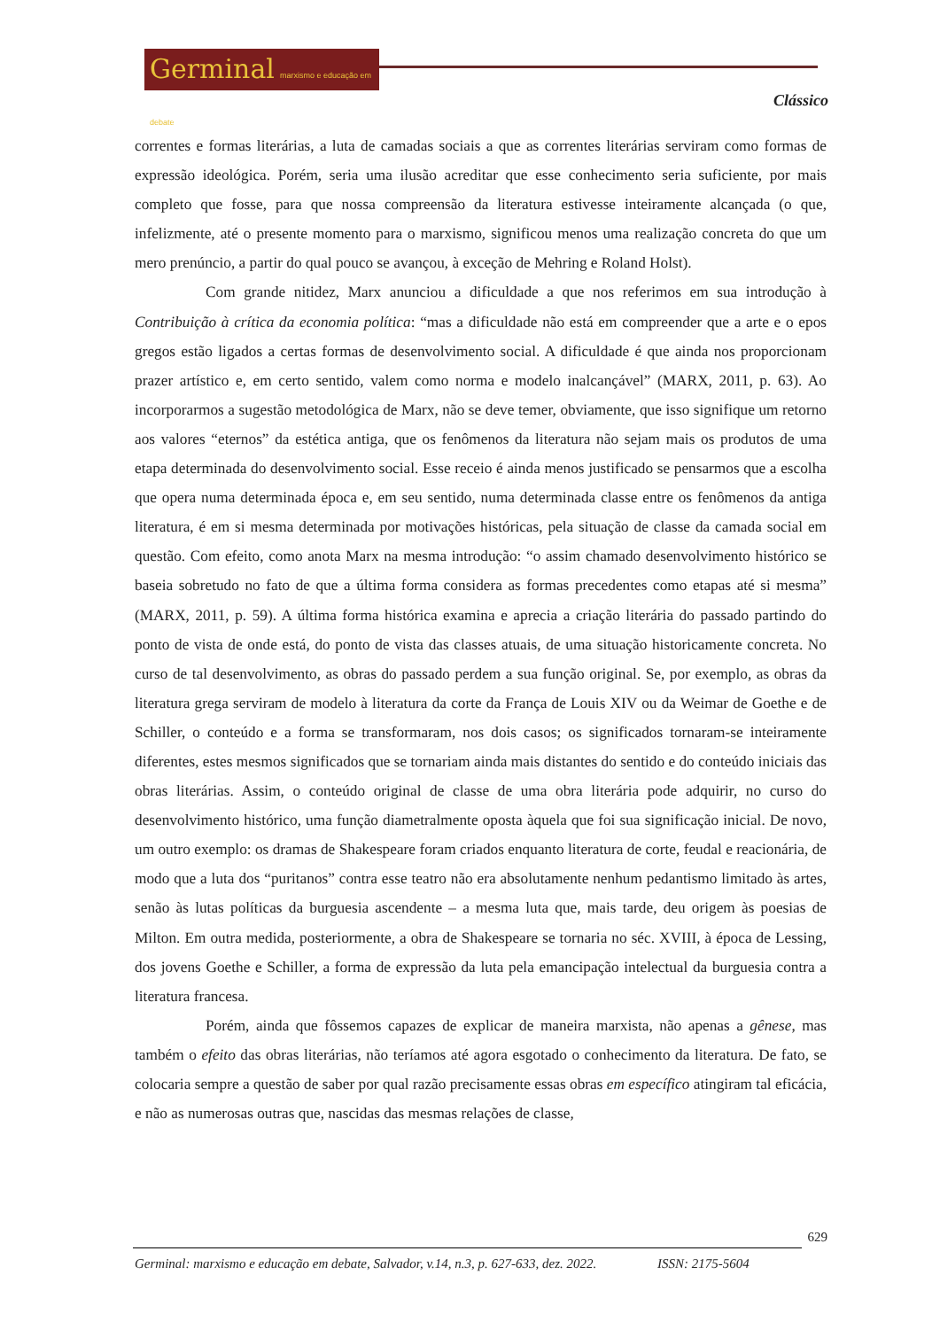Germinal marxismo e educação em debate
Clássico
correntes e formas literárias, a luta de camadas sociais a que as correntes literárias serviram como formas de expressão ideológica. Porém, seria uma ilusão acreditar que esse conhecimento seria suficiente, por mais completo que fosse, para que nossa compreensão da literatura estivesse inteiramente alcançada (o que, infelizmente, até o presente momento para o marxismo, significou menos uma realização concreta do que um mero prenúncio, a partir do qual pouco se avançou, à exceção de Mehring e Roland Holst).
Com grande nitidez, Marx anunciou a dificuldade a que nos referimos em sua introdução à Contribuição à crítica da economia política: “mas a dificuldade não está em compreender que a arte e o epos gregos estão ligados a certas formas de desenvolvimento social. A dificuldade é que ainda nos proporcionam prazer artístico e, em certo sentido, valem como norma e modelo inalcançável” (MARX, 2011, p. 63). Ao incorporarmos a sugestão metodológica de Marx, não se deve temer, obviamente, que isso signifique um retorno aos valores “eternos” da estética antiga, que os fenômenos da literatura não sejam mais os produtos de uma etapa determinada do desenvolvimento social. Esse receio é ainda menos justificado se pensarmos que a escolha que opera numa determinada época e, em seu sentido, numa determinada classe entre os fenômenos da antiga literatura, é em si mesma determinada por motivações históricas, pela situação de classe da camada social em questão. Com efeito, como anota Marx na mesma introdução: “o assim chamado desenvolvimento histórico se baseia sobretudo no fato de que a última forma considera as formas precedentes como etapas até si mesma” (MARX, 2011, p. 59). A última forma histórica examina e aprecia a criação literária do passado partindo do ponto de vista de onde está, do ponto de vista das classes atuais, de uma situação historicamente concreta. No curso de tal desenvolvimento, as obras do passado perdem a sua função original. Se, por exemplo, as obras da literatura grega serviram de modelo à literatura da corte da França de Louis XIV ou da Weimar de Goethe e de Schiller, o conteúdo e a forma se transformaram, nos dois casos; os significados tornaram-se inteiramente diferentes, estes mesmos significados que se tornariam ainda mais distantes do sentido e do conteúdo iniciais das obras literárias. Assim, o conteúdo original de classe de uma obra literária pode adquirir, no curso do desenvolvimento histórico, uma função diametralmente oposta àquela que foi sua significação inicial. De novo, um outro exemplo: os dramas de Shakespeare foram criados enquanto literatura de corte, feudal e reacionária, de modo que a luta dos “puritanos” contra esse teatro não era absolutamente nenhum pedantismo limitado às artes, senão às lutas políticas da burguesia ascendente – a mesma luta que, mais tarde, deu origem às poesias de Milton. Em outra medida, posteriormente, a obra de Shakespeare se tornaria no séc. XVIII, à época de Lessing, dos jovens Goethe e Schiller, a forma de expressão da luta pela emancipação intelectual da burguesia contra a literatura francesa.
Porém, ainda que fôssemos capazes de explicar de maneira marxista, não apenas a gênese, mas também o efeito das obras literárias, não teríamos até agora esgotado o conhecimento da literatura. De fato, se colocaria sempre a questão de saber por qual razão precisamente essas obras em específico atingiram tal eficácia, e não as numerosas outras que, nascidas das mesmas relações de classe,
629
Germinal: marxismo e educação em debate, Salvador, v.14, n.3, p. 627-633, dez. 2022. ISSN: 2175-5604